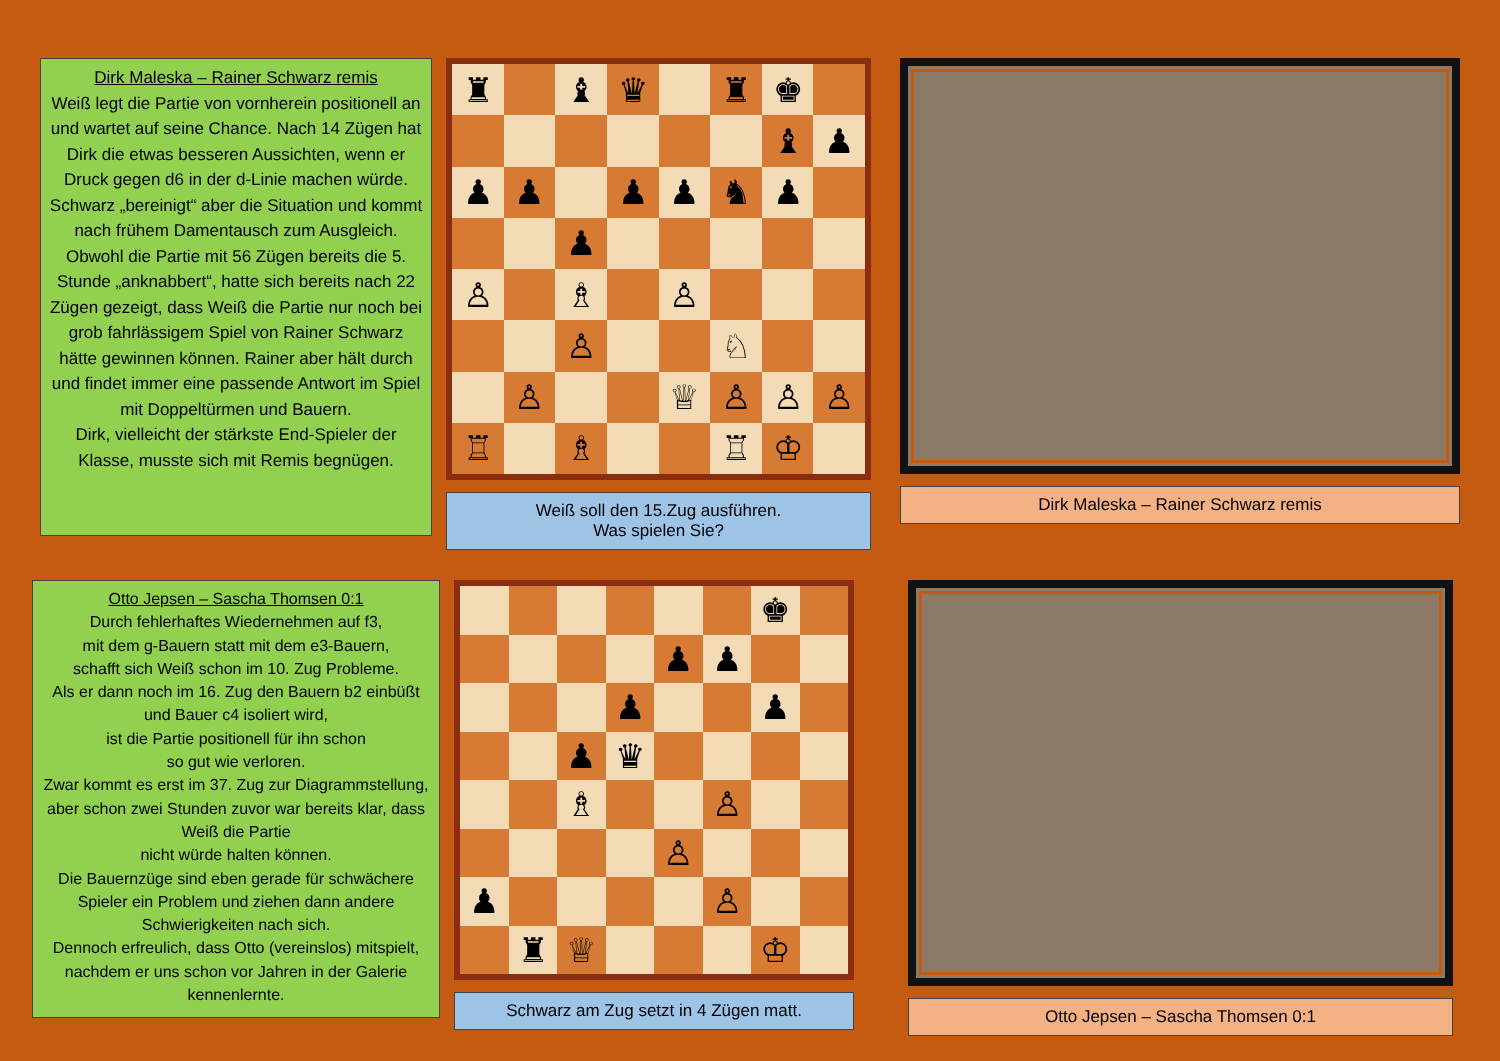Dirk Maleska – Rainer Schwarz remis
Weiß legt die Partie von vornherein positionell an und wartet auf seine Chance. Nach 14 Zügen hat Dirk die etwas besseren Aussichten, wenn er Druck gegen d6 in der d-Linie machen würde. Schwarz „bereinigt“ aber die Situation und kommt nach frühem Damentausch zum Ausgleich.
Obwohl die Partie mit 56 Zügen bereits die 5. Stunde „anknabbert“, hatte sich bereits nach 22 Zügen gezeigt, dass Weiß die Partie nur noch bei grob fahrlässigem Spiel von Rainer Schwarz hätte gewinnen können. Rainer aber hält durch und findet immer eine passende Antwort im Spiel mit Doppeltürmen und Bauern.
Dirk, vielleicht der stärkste End-Spieler der Klasse, musste sich mit Remis begnügen.
♜
♝
♛
♜
♚
♝
♟
♟
♟
♟
♟
♞
♟
♟
♙
♗
♙
♙
♘
♙
♕
♙
♙
♙
♖
♗
♖
♔
Weiß soll den 15.Zug ausführen.
Was spielen Sie?
Dirk Maleska – Rainer Schwarz remis
Otto Jepsen – Sascha Thomsen 0:1
Durch fehlerhaftes Wiedernehmen auf f3,
mit dem g-Bauern statt mit dem e3-Bauern,
schafft sich Weiß schon im 10. Zug Probleme.
Als er dann noch im 16. Zug den Bauern b2 einbüßt und Bauer c4 isoliert wird,
ist die Partie positionell für ihn schon
so gut wie verloren.
Zwar kommt es erst im 37. Zug zur Diagrammstellung, aber schon zwei Stunden zuvor war bereits klar, dass Weiß die Partie
nicht würde halten können.
Die Bauernzüge sind eben gerade für schwächere Spieler ein Problem und ziehen dann andere Schwierigkeiten nach sich.
Dennoch erfreulich, dass Otto (vereinslos) mitspielt, nachdem er uns schon vor Jahren in der Galerie kennenlernte.
♚
♟
♟
♟
♟
♟
♛
♗
♙
♙
♟
♙
♜
♕
♔
Schwarz am Zug setzt in 4 Zügen matt.
Otto Jepsen – Sascha Thomsen 0:1